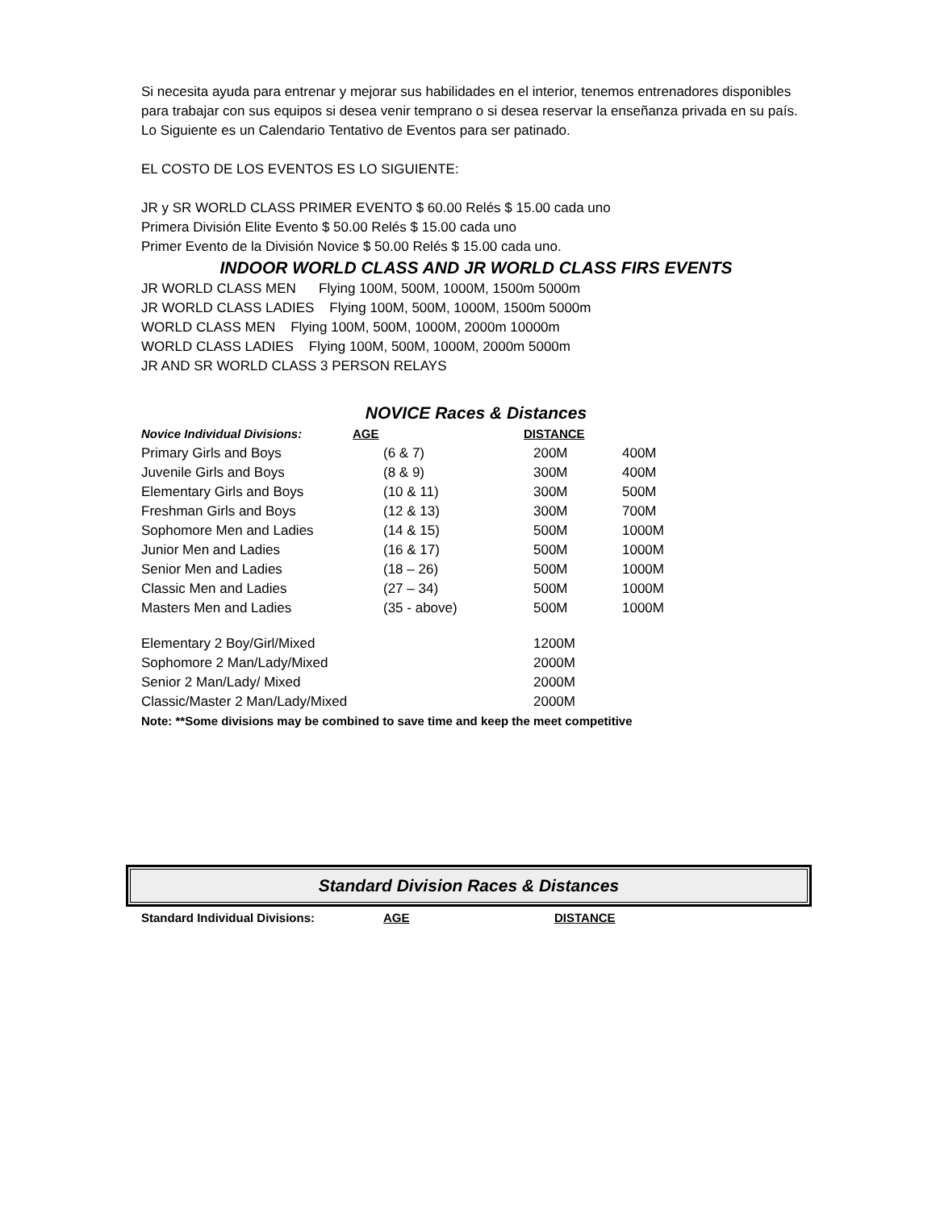Si necesita ayuda para entrenar y mejorar sus habilidades en el interior, tenemos entrenadores disponibles para trabajar con sus equipos si desea venir temprano o si desea reservar la enseñanza privada en su país.
Lo Siguiente es un Calendario Tentativo de Eventos para ser patinado.
EL COSTO DE LOS EVENTOS ES LO SIGUIENTE:
JR y SR WORLD CLASS PRIMER EVENTO $ 60.00 Relés $ 15.00 cada uno
Primera División Elite Evento $ 50.00 Relés $ 15.00 cada uno
Primer Evento de la División Novice $ 50.00 Relés $ 15.00 cada uno.
INDOOR WORLD CLASS AND JR WORLD CLASS FIRS EVENTS
JR WORLD CLASS MEN Flying 100M, 500M, 1000M, 1500m 5000m
JR WORLD CLASS LADIES Flying 100M, 500M, 1000M, 1500m 5000m
WORLD CLASS MEN Flying 100M, 500M, 1000M, 2000m 10000m
WORLD CLASS LADIES Flying 100M, 500M, 1000M, 2000m 5000m
JR AND SR WORLD CLASS 3 PERSON RELAYS
NOVICE Races & Distances
| Novice Individual Divisions: | AGE | DISTANCE | |
| --- | --- | --- | --- |
| Primary Girls and Boys | (6 & 7) | 200M | 400M |
| Juvenile Girls and Boys | (8 & 9) | 300M | 400M |
| Elementary Girls and Boys | (10 & 11) | 300M | 500M |
| Freshman Girls and Boys | (12 & 13) | 300M | 700M |
| Sophomore Men and Ladies | (14 & 15) | 500M | 1000M |
| Junior Men and Ladies | (16 & 17) | 500M | 1000M |
| Senior Men and Ladies | (18 – 26) | 500M | 1000M |
| Classic Men and Ladies | (27 – 34) | 500M | 1000M |
| Masters Men and Ladies | (35 - above) | 500M | 1000M |
| Elementary 2 Boy/Girl/Mixed | | 1200M | |
| Sophomore 2 Man/Lady/Mixed | | 2000M | |
| Senior 2 Man/Lady/ Mixed | | 2000M | |
| Classic/Master 2 Man/Lady/Mixed | | 2000M | |
Note: **Some divisions may be combined to save time and keep the meet competitive
Standard Division Races & Distances
| Standard Individual Divisions: | AGE | DISTANCE |
| --- | --- | --- |